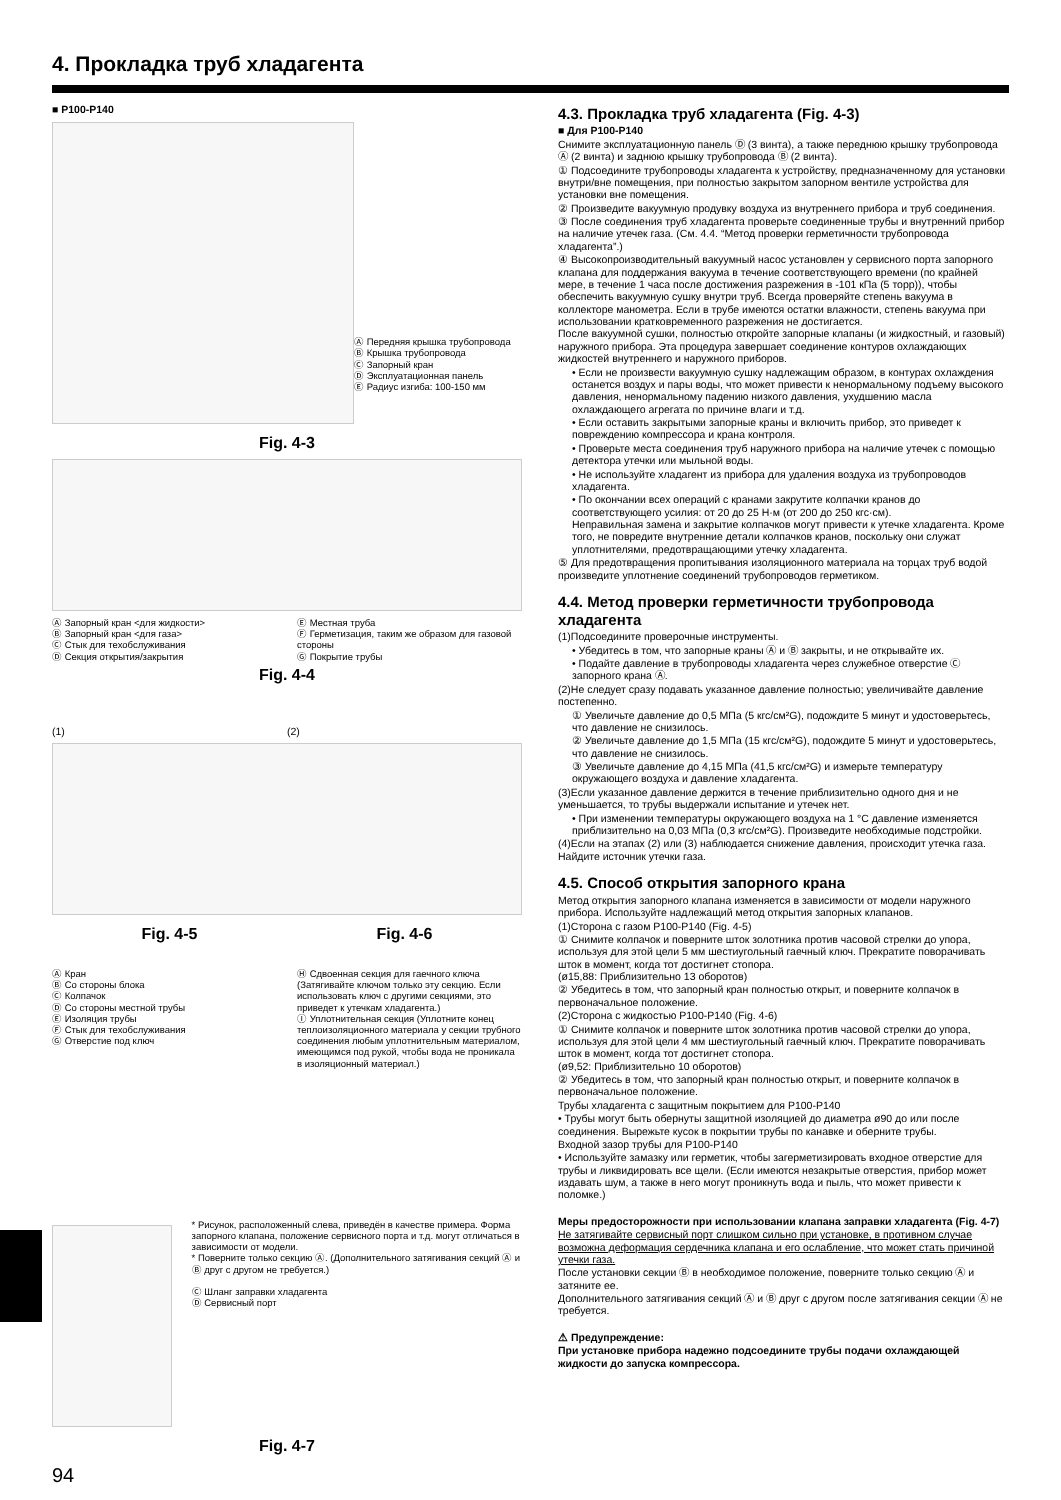4. Прокладка труб хладагента
■ P100-P140
Ⓐ Передняя крышка трубопровода
Ⓑ Крышка трубопровода
Ⓒ Запорный кран
Ⓓ Эксплуатационная панель
Ⓔ Радиус изгиба: 100-150 мм
Fig. 4-3
Ⓐ Запорный кран <для жидкости>
Ⓑ Запорный кран <для газа>
Ⓒ Стык для техобслуживания
Ⓓ Секция открытия/закрытия
Ⓔ Местная труба
Ⓕ Герметизация, таким же образом для газовой стороны
Ⓖ Покрытие трубы
Fig. 4-4
(1) (2)
Fig. 4-5 Fig. 4-6
Ⓐ Кран
Ⓑ Со стороны блока
Ⓒ Колпачок
Ⓓ Со стороны местной трубы
Ⓔ Изоляция трубы
Ⓕ Стык для техобслуживания
Ⓖ Отверстие под ключ
Ⓗ Сдвоенная секция для гаечного ключа (Затягивайте ключом только эту секцию. Если использовать ключ с другими секциями, это приведет к утечкам хладагента.)
Ⓘ Уплотнительная секция (Уплотните конец теплоизоляционного материала у секции трубного соединения любым уплотнительным материалом, имеющимся под рукой, чтобы вода не проникала в изоляционный материал.)
* Рисунок, расположенный слева, приведён в качестве примера. Форма запорного клапана, положение сервисного порта и т.д. могут отличаться в зависимости от модели.
* Поверните только секцию Ⓐ. (Дополнительного затягивания секций Ⓐ и Ⓑ друг с другом не требуется.)
Ⓒ Шланг заправки хладагента
Ⓓ Сервисный порт
Fig. 4-7
94
4.3. Прокладка труб хладагента (Fig. 4-3)
■ Для P100-P140
Снимите эксплуатационную панель Ⓓ (3 винта), а также переднюю крышку трубопровода Ⓐ (2 винта) и заднюю крышку трубопровода Ⓑ (2 винта).
① Подсоедините трубопроводы хладагента к устройству, предназначенному для установки внутри/вне помещения, при полностью закрытом запорном вентиле устройства для установки вне помещения.
② Произведите вакуумную продувку воздуха из внутреннего прибора и труб соединения.
③ После соединения труб хладагента проверьте соединенные трубы и внутренний прибор на наличие утечек газа. (См. 4.4. “Метод проверки герметичности трубопровода хладагента”.)
④ Высокопроизводительный вакуумный насос установлен у сервисного порта запорного клапана для поддержания вакуума в течение соответствующего времени (по крайней мере, в течение 1 часа после достижения разрежения в -101 кПа (5 торр)), чтобы обеспечить вакуумную сушку внутри труб. Всегда проверяйте степень вакуума в коллекторе манометра. Если в трубе имеются остатки влажности, степень вакуума при использовании кратковременного разрежения не достигается.
После вакуумной сушки, полностью откройте запорные клапаны (и жидкостный, и газовый) наружного прибора. Эта процедура завершает соединение контуров охлаждающих жидкостей внутреннего и наружного приборов.
• Если не произвести вакуумную сушку надлежащим образом, в контурах охлаждения останется воздух и пары воды, что может привести к ненормальному подъему высокого давления, ненормальному падению низкого давления, ухудшению масла охлаждающего агрегата по причине влаги и т.д.
• Если оставить закрытыми запорные краны и включить прибор, это приведет к повреждению компрессора и крана контроля.
• Проверьте места соединения труб наружного прибора на наличие утечек с помощью детектора утечки или мыльной воды.
• Не используйте хладагент из прибора для удаления воздуха из трубопроводов хладагента.
• По окончании всех операций с кранами закрутите колпачки кранов до соответствующего усилия: от 20 до 25 Н·м (от 200 до 250 кгс·см).
Неправильная замена и закрытие колпачков могут привести к утечке хладагента. Кроме того, не повредите внутренние детали колпачков кранов, поскольку они служат уплотнителями, предотвращающими утечку хладагента.
⑤ Для предотвращения пропитывания изоляционного материала на торцах труб водой произведите уплотнение соединений трубопроводов герметиком.
4.4. Метод проверки герметичности трубопровода хладагента
(1)Подсоедините проверочные инструменты.
• Убедитесь в том, что запорные краны Ⓐ и Ⓑ закрыты, и не открывайте их.
• Подайте давление в трубопроводы хладагента через служебное отверстие Ⓒ запорного крана Ⓐ.
(2)Не следует сразу подавать указанное давление полностью; увеличивайте давление постепенно.
① Увеличьте давление до 0,5 МПа (5 кгс/см²G), подождите 5 минут и удостоверьтесь, что давление не снизилось.
② Увеличьте давление до 1,5 МПа (15 кгс/см²G), подождите 5 минут и удостоверьтесь, что давление не снизилось.
③ Увеличьте давление до 4,15 МПа (41,5 кгс/см²G) и измерьте температуру окружающего воздуха и давление хладагента.
(3)Если указанное давление держится в течение приблизительно одного дня и не уменьшается, то трубы выдержали испытание и утечек нет.
• При изменении температуры окружающего воздуха на 1 °C давление изменяется приблизительно на 0,03 МПа (0,3 кгс/см²G). Произведите необходимые подстройки.
(4)Если на этапах (2) или (3) наблюдается снижение давления, происходит утечка газа. Найдите источник утечки газа.
4.5. Способ открытия запорного крана
Метод открытия запорного клапана изменяется в зависимости от модели наружного прибора. Используйте надлежащий метод открытия запорных клапанов.
(1)Сторона с газом P100-P140 (Fig. 4-5)
① Снимите колпачок и поверните шток золотника против часовой стрелки до упора, используя для этой цели 5 мм шестиугольный гаечный ключ. Прекратите поворачивать шток в момент, когда тот достигнет стопора.
(ø15,88: Приблизительно 13 оборотов)
② Убедитесь в том, что запорный кран полностью открыт, и поверните колпачок в первоначальное положение.
(2)Сторона с жидкостью P100-P140 (Fig. 4-6)
① Снимите колпачок и поверните шток золотника против часовой стрелки до упора, используя для этой цели 4 мм шестиугольный гаечный ключ. Прекратите поворачивать шток в момент, когда тот достигнет стопора.
(ø9,52: Приблизительно 10 оборотов)
② Убедитесь в том, что запорный кран полностью открыт, и поверните колпачок в первоначальное положение.
Трубы хладагента с защитным покрытием для P100-P140
• Трубы могут быть обернуты защитной изоляцией до диаметра ø90 до или после соединения. Вырежьте кусок в покрытии трубы по канавке и оберните трубы.
Входной зазор трубы для P100-P140
• Используйте замазку или герметик, чтобы загерметизировать входное отверстие для трубы и ликвидировать все щели. (Если имеются незакрытые отверстия, прибор может издавать шум, а также в него могут проникнуть вода и пыль, что может привести к поломке.)
Меры предосторожности при использовании клапана заправки хладагента (Fig. 4-7)
Не затягивайте сервисный порт слишком сильно при установке, в противном случае возможна деформация сердечника клапана и его ослабление, что может стать причиной утечки газа.
После установки секции Ⓑ в необходимое положение, поверните только секцию Ⓐ и затяните ее.
Дополнительного затягивания секций Ⓐ и Ⓑ друг с другом после затягивания секции Ⓐ не требуется.
⚠ Предупреждение:
При установке прибора надежно подсоедините трубы подачи охлаждающей жидкости до запуска компрессора.